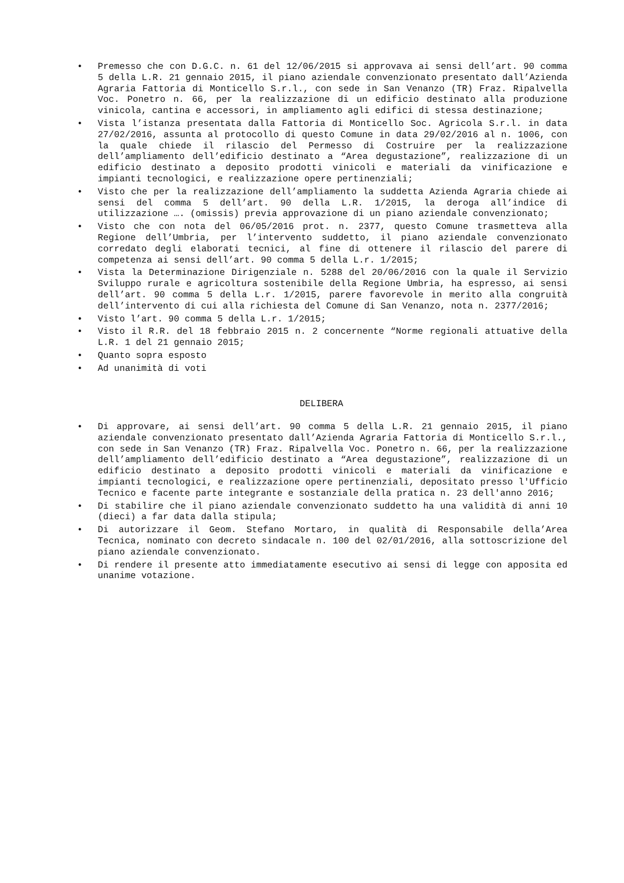• Premesso che con D.G.C. n. 61 del 12/06/2015 si approvava ai sensi dell’art. 90 comma 5 della L.R. 21 gennaio 2015, il piano aziendale convenzionato presentato dall’Azienda Agraria Fattoria di Monticello S.r.l., con sede in San Venanzo (TR) Fraz. Ripalvella Voc. Ponetro n. 66, per la realizzazione di un edificio destinato alla produzione vinicola, cantina e accessori, in ampliamento agli edifici di stessa destinazione;
• Vista l’istanza presentata dalla Fattoria di Monticello Soc. Agricola S.r.l. in data 27/02/2016, assunta al protocollo di questo Comune in data 29/02/2016 al n. 1006, con la quale chiede il rilascio del Permesso di Costruire per la realizzazione dell’ampliamento dell’edificio destinato a “Area degustazione”, realizzazione di un edificio destinato a deposito prodotti vinicoli e materiali da vinificazione e impianti tecnologici, e realizzazione opere pertinenziali;
• Visto che per la realizzazione dell’ampliamento la suddetta Azienda Agraria chiede ai sensi del comma 5 dell’art. 90 della L.R. 1/2015, la deroga all’indice di utilizzazione …. (omissis) previa approvazione di un piano aziendale convenzionato;
• Visto che con nota del 06/05/2016 prot. n. 2377, questo Comune trasmetteva alla Regione dell’Umbria, per l’intervento suddetto, il piano aziendale convenzionato corredato degli elaborati tecnici, al fine di ottenere il rilascio del parere di competenza ai sensi dell’art. 90 comma 5 della L.r. 1/2015;
• Vista la Determinazione Dirigenziale n. 5288 del 20/06/2016 con la quale il Servizio Sviluppo rurale e agricoltura sostenibile della Regione Umbria, ha espresso, ai sensi dell’art. 90 comma 5 della L.r. 1/2015, parere favorevole in merito alla congruità dell’intervento di cui alla richiesta del Comune di San Venanzo, nota n. 2377/2016;
• Visto l’art. 90 comma 5 della L.r. 1/2015;
• Visto il R.R. del 18 febbraio 2015 n. 2 concernente “Norme regionali attuative della L.R. 1 del 21 gennaio 2015;
• Quanto sopra esposto
• Ad unanimità di voti
DELIBERA
• Di approvare, ai sensi dell’art. 90 comma 5 della L.R. 21 gennaio 2015, il piano aziendale convenzionato presentato dall’Azienda Agraria Fattoria di Monticello S.r.l., con sede in San Venanzo (TR) Fraz. Ripalvella Voc. Ponetro n. 66, per la realizzazione dell’ampliamento dell’edificio destinato a “Area degustazione”, realizzazione di un edificio destinato a deposito prodotti vinicoli e materiali da vinificazione e impianti tecnologici, e realizzazione opere pertinenziali, depositato presso l'Ufficio Tecnico e facente parte integrante e sostanziale della pratica n. 23 dell'anno 2016;
• Di stabilire che il piano aziendale convenzionato suddetto ha una validità di anni 10 (dieci) a far data dalla stipula;
• Di autorizzare il Geom. Stefano Mortaro, in qualità di Responsabile della’Area Tecnica, nominato con decreto sindacale n. 100 del 02/01/2016, alla sottoscrizione del piano aziendale convenzionato.
• Di rendere il presente atto immediatamente esecutivo ai sensi di legge con apposita ed unanime votazione.